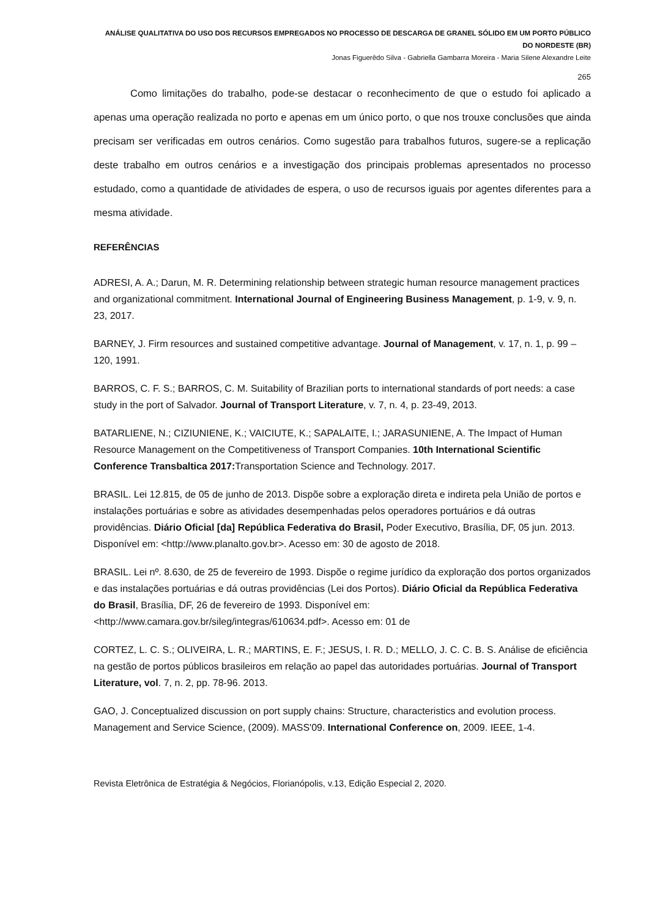ANÁLISE QUALITATIVA DO USO DOS RECURSOS EMPREGADOS NO PROCESSO DE DESCARGA DE GRANEL SÓLIDO EM UM PORTO PÚBLICO DO NORDESTE (BR)
Jonas Figuerêdo Silva - Gabriella Gambarra Moreira - Maria Silene Alexandre Leite
265
Como limitações do trabalho, pode-se destacar o reconhecimento de que o estudo foi aplicado a apenas uma operação realizada no porto e apenas em um único porto, o que nos trouxe conclusões que ainda precisam ser verificadas em outros cenários. Como sugestão para trabalhos futuros, sugere-se a replicação deste trabalho em outros cenários e a investigação dos principais problemas apresentados no processo estudado, como a quantidade de atividades de espera, o uso de recursos iguais por agentes diferentes para a mesma atividade.
REFERÊNCIAS
ADRESI, A. A.; Darun, M. R. Determining relationship between strategic human resource management practices and organizational commitment. International Journal of Engineering Business Management, p. 1-9, v. 9, n. 23, 2017.
BARNEY, J. Firm resources and sustained competitive advantage. Journal of Management, v. 17, n. 1, p. 99 – 120, 1991.
BARROS, C. F. S.; BARROS, C. M. Suitability of Brazilian ports to international standards of port needs: a case study in the port of Salvador. Journal of Transport Literature, v. 7, n. 4, p. 23-49, 2013.
BATARLIENE, N.; CIZIUNIENE, K.; VAICIUTE, K.; SAPALAITE, I.; JARASUNIENE, A. The Impact of Human Resource Management on the Competitiveness of Transport Companies. 10th International Scientific Conference Transbaltica 2017: Transportation Science and Technology. 2017.
BRASIL. Lei 12.815, de 05 de junho de 2013. Dispõe sobre a exploração direta e indireta pela União de portos e instalações portuárias e sobre as atividades desempenhadas pelos operadores portuários e dá outras providências. Diário Oficial [da] República Federativa do Brasil, Poder Executivo, Brasília, DF, 05 jun. 2013. Disponível em: <http://www.planalto.gov.br>. Acesso em: 30 de agosto de 2018.
BRASIL. Lei nº. 8.630, de 25 de fevereiro de 1993. Dispõe o regime jurídico da exploração dos portos organizados e das instalações portuárias e dá outras providências (Lei dos Portos). Diário Oficial da República Federativa do Brasil, Brasília, DF, 26 de fevereiro de 1993. Disponível em: <http://www.camara.gov.br/sileg/integras/610634.pdf>. Acesso em: 01 de
CORTEZ, L. C. S.; OLIVEIRA, L. R.; MARTINS, E. F.; JESUS, I. R. D.; MELLO, J. C. C. B. S. Análise de eficiência na gestão de portos públicos brasileiros em relação ao papel das autoridades portuárias. Journal of Transport Literature, vol. 7, n. 2, pp. 78-96. 2013.
GAO, J. Conceptualized discussion on port supply chains: Structure, characteristics and evolution process. Management and Service Science, (2009). MASS'09. International Conference on, 2009. IEEE, 1-4.
Revista Eletrônica de Estratégia & Negócios, Florianópolis, v.13, Edição Especial 2, 2020.